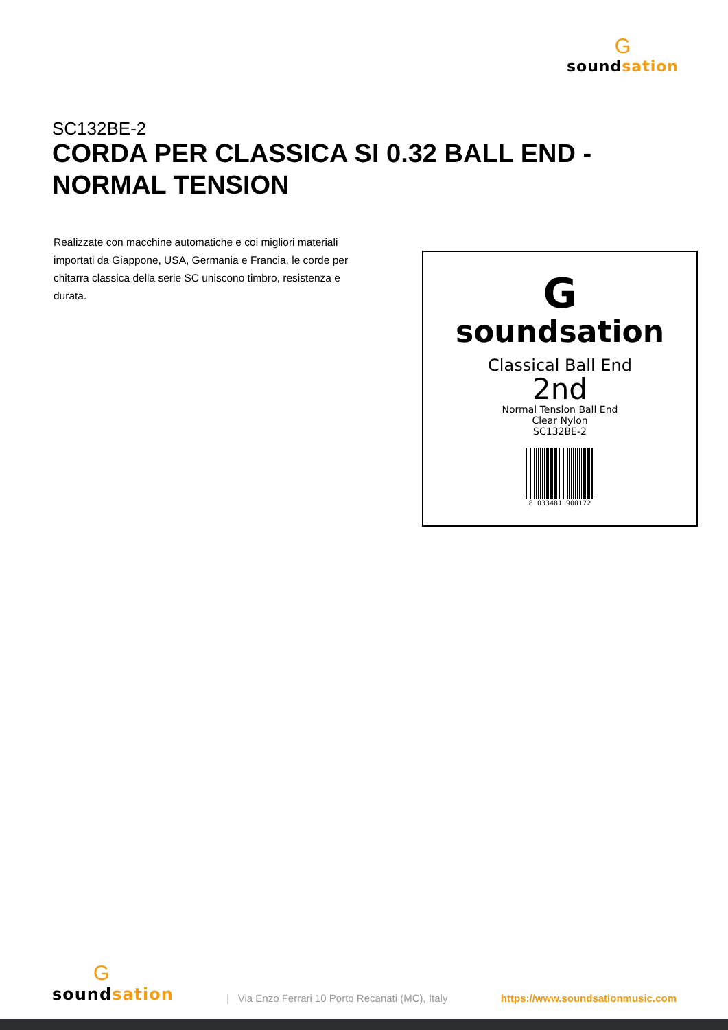G
soundsation
SC132BE-2
CORDA PER CLASSICA SI 0.32 BALL END - NORMAL TENSION
Realizzate con macchine automatiche e coi migliori materiali importati da Giappone, USA, Germania e Francia, le corde per chitarra classica della serie SC uniscono timbro, resistenza e durata.
G
soundsation
Classical Ball End
2nd
Normal Tension Ball End
Clear Nylon
SC132BE-2
8 033481 900172
G
soundsation
| Via Enzo Ferrari 10 Porto Recanati (MC), Italy
https://www.soundsationmusic.com